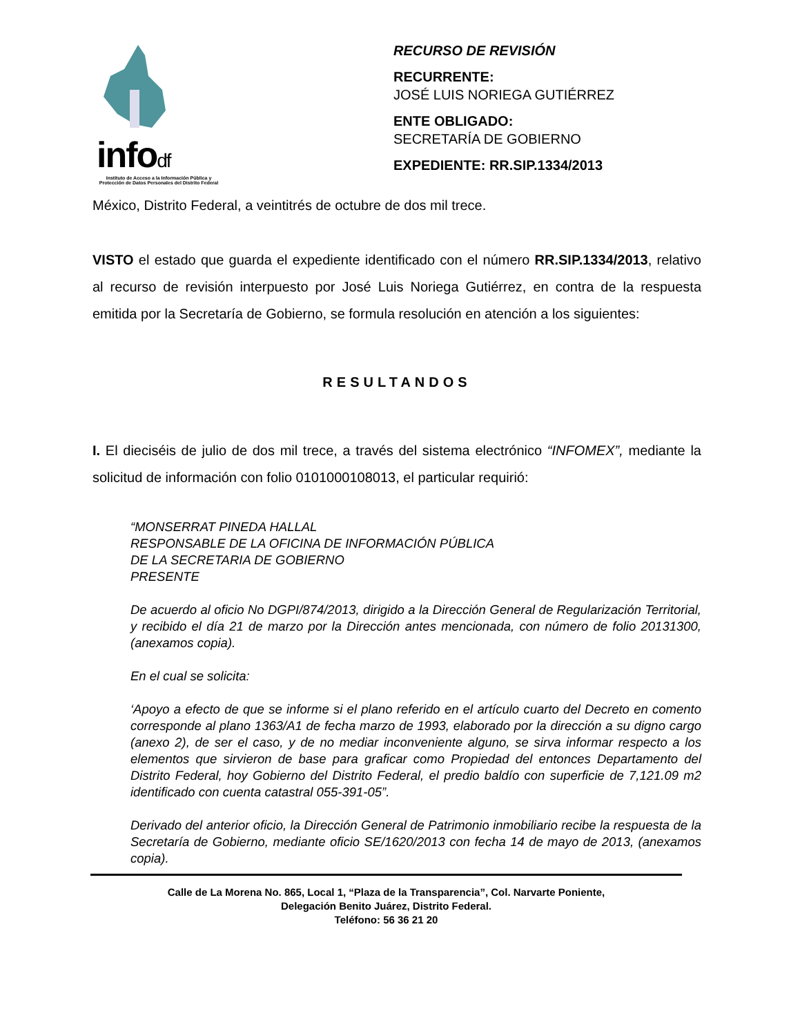infodf
Instituto de Acceso a la Información Pública y Protección de Datos Personales del Distrito Federal
RECURSO DE REVISIÓN
RECURRENTE:
JOSÉ LUIS NORIEGA GUTIÉRREZ
ENTE OBLIGADO:
SECRETARÍA DE GOBIERNO
EXPEDIENTE: RR.SIP.1334/2013
México, Distrito Federal, a veintitrés de octubre de dos mil trece.
VISTO el estado que guarda el expediente identificado con el número RR.SIP.1334/2013, relativo al recurso de revisión interpuesto por José Luis Noriega Gutiérrez, en contra de la respuesta emitida por la Secretaría de Gobierno, se formula resolución en atención a los siguientes:
RESULTANDOS
I. El dieciséis de julio de dos mil trece, a través del sistema electrónico “INFOMEX”, mediante la solicitud de información con folio 0101000108013, el particular requirió:
“MONSERRAT PINEDA HALLAL
RESPONSABLE DE LA OFICINA DE INFORMACIÓN PÚBLICA
DE LA SECRETARIA DE GOBIERNO
PRESENTE
De acuerdo al oficio No DGPI/874/2013, dirigido a la Dirección General de Regularización Territorial, y recibido el día 21 de marzo por la Dirección antes mencionada, con número de folio 20131300, (anexamos copia).
En el cual se solicita:
‘Apoyo a efecto de que se informe si el plano referido en el artículo cuarto del Decreto en comento corresponde al plano 1363/A1 de fecha marzo de 1993, elaborado por la dirección a su digno cargo (anexo 2), de ser el caso, y de no mediar inconveniente alguno, se sirva informar respecto a los elementos que sirvieron de base para graficar como Propiedad del entonces Departamento del Distrito Federal, hoy Gobierno del Distrito Federal, el predio baldío con superficie de 7,121.09 m2 identificado con cuenta catastral 055-391-05”.
Derivado del anterior oficio, la Dirección General de Patrimonio inmobiliario recibe la respuesta de la Secretaría de Gobierno, mediante oficio SE/1620/2013 con fecha 14 de mayo de 2013, (anexamos copia).
Calle de La Morena No. 865, Local 1, “Plaza de la Transparencia”, Col. Narvarte Poniente,
Delegación Benito Juárez, Distrito Federal.
Teléfono: 56 36 21 20